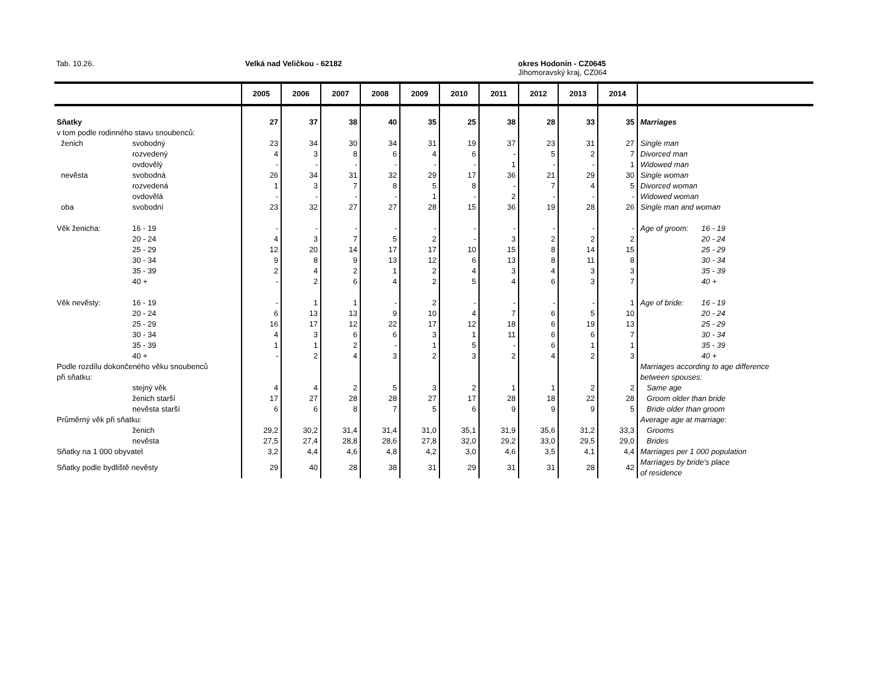Tab. 10.26. Velká nad Veličkou - 62182
okres Hodonín - CZ0645
Jihomoravský kraj, CZ064
| | | 2005 | 2006 | 2007 | 2008 | 2009 | 2010 | 2011 | 2012 | 2013 | 2014 | |
| --- | --- | --- | --- | --- | --- | --- | --- | --- | --- | --- | --- | --- |
| Sňatky | | 27 | 37 | 38 | 40 | 35 | 25 | 38 | 28 | 33 | 35 | Marriages |
| v tom podle rodinného stavu snoubenců: | | | | | | | | | | | | |
| ženich | svobodný | 23 | 34 | 30 | 34 | 31 | 19 | 37 | 23 | 31 | 27 | Single man |
| | rozvedený | 4 | 3 | 8 | 6 | 4 | 6 | - | 5 | 2 | 7 | Divorced man |
| | ovdovělý | - | - | - | - | - | - | 1 | - | - | 1 | Widowed man |
| nevěsta | svobodná | 26 | 34 | 31 | 32 | 29 | 17 | 36 | 21 | 29 | 30 | Single woman |
| | rozvedená | 1 | 3 | 7 | 8 | 5 | 8 | - | 7 | 4 | 5 | Divorced woman |
| | ovdovělá | - | - | - | - | 1 | - | 2 | - | - | - | Widowed woman |
| oba | svobodní | 23 | 32 | 27 | 27 | 28 | 15 | 36 | 19 | 28 | 26 | Single man and woman |
| Věk ženicha: | 16 - 19 | - | - | - | - | - | - | - | - | - | - | Age of groom: 16 - 19 |
| | 20 - 24 | 4 | 3 | 7 | 5 | 2 | - | 3 | 2 | 2 | 2 | 20 - 24 |
| | 25 - 29 | 12 | 20 | 14 | 17 | 17 | 10 | 15 | 8 | 14 | 15 | 25 - 29 |
| | 30 - 34 | 9 | 8 | 9 | 13 | 12 | 6 | 13 | 8 | 11 | 8 | 30 - 34 |
| | 35 - 39 | 2 | 4 | 2 | 1 | 2 | 4 | 3 | 4 | 3 | 3 | 35 - 39 |
| | 40 + | - | 2 | 6 | 4 | 2 | 5 | 4 | 6 | 3 | 7 | 40 + |
| Věk nevěsty: | 16 - 19 | - | 1 | 1 | - | 2 | - | - | - | - | 1 | Age of bride: 16 - 19 |
| | 20 - 24 | 6 | 13 | 13 | 9 | 10 | 4 | 7 | 6 | 5 | 10 | 20 - 24 |
| | 25 - 29 | 16 | 17 | 12 | 22 | 17 | 12 | 18 | 6 | 19 | 13 | 25 - 29 |
| | 30 - 34 | 4 | 3 | 6 | 6 | 3 | 1 | 11 | 6 | 6 | 7 | 30 - 34 |
| | 35 - 39 | 1 | 1 | 2 | - | 1 | 5 | - | 6 | 1 | 1 | 35 - 39 |
| | 40 + | - | 2 | 4 | 3 | 2 | 3 | 2 | 4 | 2 | 3 | 40 + |
| Podle rozdílu dokončeného věku snoubenců | | | | | | | | | | | | Marriages according to age difference |
| při sňatku: | | | | | | | | | | | | between spouses: |
| | stejný věk | 4 | 4 | 2 | 5 | 3 | 2 | 1 | 1 | 2 | 2 | Same age |
| | ženich starší | 17 | 27 | 28 | 28 | 27 | 17 | 28 | 18 | 22 | 28 | Groom older than bride |
| | nevěsta starší | 6 | 6 | 8 | 7 | 5 | 6 | 9 | 9 | 9 | 5 | Bride older than groom |
| Průměrný věk při sňatku: | | | | | | | | | | | | Average age at marriage: |
| | ženich | 29,2 | 30,2 | 31,4 | 31,4 | 31,0 | 35,1 | 31,9 | 35,6 | 31,2 | 33,3 | Grooms |
| | nevěsta | 27,5 | 27,4 | 28,8 | 28,6 | 27,8 | 32,0 | 29,2 | 33,0 | 29,5 | 29,0 | Brides |
| Sňatky na 1 000 obyvatel | | 3,2 | 4,4 | 4,6 | 4,8 | 4,2 | 3,0 | 4,6 | 3,5 | 4,1 | 4,4 | Marriages per 1 000 population |
| Sňatky podle bydliště nevěsty | | 29 | 40 | 28 | 38 | 31 | 29 | 31 | 31 | 28 | 42 | Marriages by bride's place of residence |